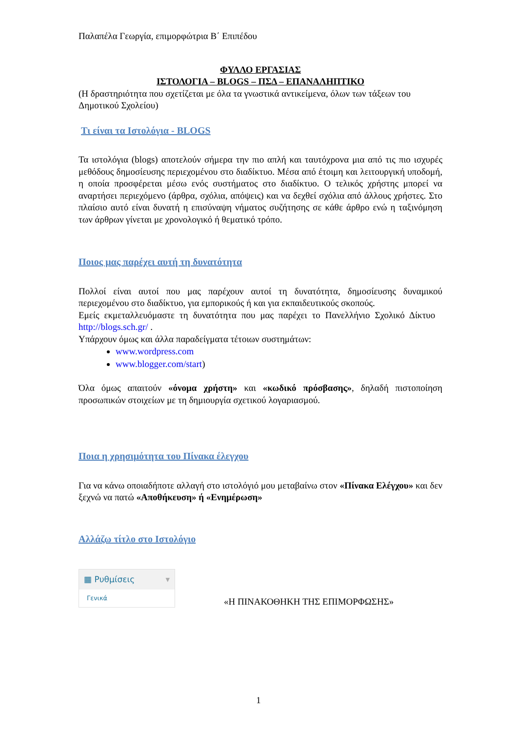Παλαπέλα Γεωργία, επιμορφώτρια Β΄ Επιπέδου
ΦΥΛΛΟ ΕΡΓΑΣΙΑΣ
ΙΣΤΟΛΟΓΙΑ – BLOGS – ΠΣΔ – ΕΠΑΝΑΛΗΠΤΙΚΟ
(Η δραστηριότητα που σχετίζεται με όλα τα γνωστικά αντικείμενα, όλων των τάξεων του Δημοτικού Σχολείου)
Τι είναι τα Ιστολόγια - BLOGS
Τα ιστολόγια (blogs) αποτελούν σήμερα την πιο απλή και ταυτόχρονα μια από τις πιο ισχυρές μεθόδους δημοσίευσης περιεχομένου στο διαδίκτυο. Μέσα από έτοιμη και λειτουργική υποδομή, η οποία προσφέρεται μέσω ενός συστήματος στο διαδίκτυο. Ο τελικός χρήστης μπορεί να αναρτήσει περιεχόμενο (άρθρα, σχόλια, απόψεις) και να δεχθεί σχόλια από άλλους χρήστες. Στο πλαίσιο αυτό είναι δυνατή η επισύναψη νήματος συζήτησης σε κάθε άρθρο ενώ η ταξινόμηση των άρθρων γίνεται με χρονολογικό ή θεματικό τρόπο.
Ποιος μας παρέχει αυτή τη δυνατότητα
Πολλοί είναι αυτοί που μας παρέχουν αυτοί τη δυνατότητα, δημοσίευσης δυναμικού περιεχομένου στο διαδίκτυο, για εμπορικούς ή και για εκπαιδευτικούς σκοπούς.
Εμείς εκμεταλλευόμαστε τη δυνατότητα που μας παρέχει το Πανελλήνιο Σχολικό Δίκτυο http://blogs.sch.gr/ .
Υπάρχουν όμως και άλλα παραδείγματα τέτοιων συστημάτων:
www.wordpress.com
www.blogger.com/start)
Όλα όμως απαιτούν «όνομα χρήστη» και «κωδικό πρόσβασης», δηλαδή πιστοποίηση προσωπικών στοιχείων με τη δημιουργία σχετικού λογαριασμού.
Ποια η χρησιμότητα του Πίνακα έλεγχου
Για να κάνω οποιαδήποτε αλλαγή στο ιστολόγιό μου μεταβαίνω στον «Πίνακα Ελέγχου» και δεν ξεχνώ να πατώ «Αποθήκευση» ή «Ενημέρωση»
Αλλάζω τίτλο στο Ιστολόγιο
▦ Ρυθμίσεις ▾
Γενικά
«Η ΠΙΝΑΚΟΘΗΚΗ ΤΗΣ ΕΠΙΜΟΡΦΩΣΗΣ»
1